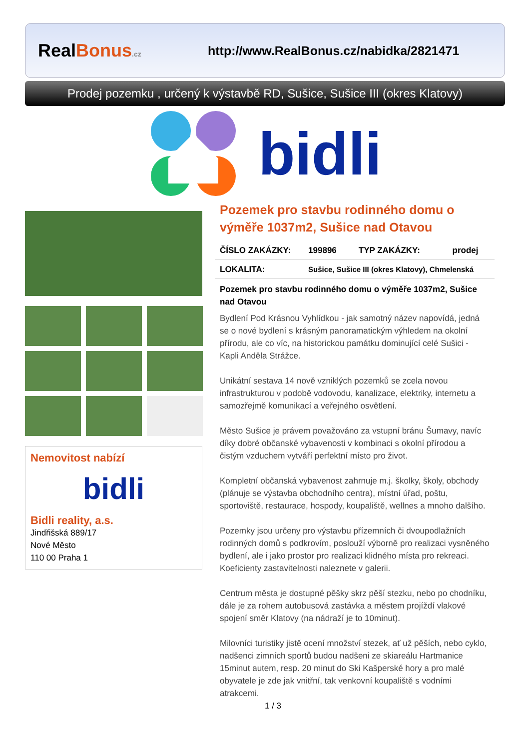RealBonus.cz
http://www.RealBonus.cz/nabidka/2821471
Prodej pozemku , určený k výstavbě RD, Sušice, Sušice III (okres Klatovy)
bidli
Nemovitost nabízí
bidli
Bidli reality, a.s.
Jindřišská 889/17
Nové Město
110 00 Praha 1
Pozemek pro stavbu rodinného domu o výměře 1037m2, Sušice nad Otavou
| ČÍSLO ZAKÁZKY: | 199896 | TYP ZAKÁZKY: | prodej |
| LOKALITA: | Sušice, Sušice III (okres Klatovy), Chmelenská | | |
Pozemek pro stavbu rodinného domu o výměře 1037m2, Sušice nad Otavou
Bydlení Pod Krásnou Vyhlídkou - jak samotný název napovídá, jedná se o nové bydlení s krásným panoramatickým výhledem na okolní přírodu, ale co víc, na historickou památku dominující celé Sušici - Kapli Anděla Strážce.
Unikátní sestava 14 nově vzniklých pozemků se zcela novou infrastrukturou v podobě vodovodu, kanalizace, elektriky, internetu a samozřejmě komunikací a veřejného osvětlení.
Město Sušice je právem považováno za vstupní bránu Šumavy, navíc díky dobré občanské vybavenosti v kombinaci s okolní přírodou a čistým vzduchem vytváří perfektní místo pro život.
Kompletní občanská vybavenost zahrnuje m.j. školky, školy, obchody (plánuje se výstavba obchodního centra), místní úřad, poštu, sportoviště, restaurace, hospody, koupaliště, wellnes a mnoho dalšího.
Pozemky jsou určeny pro výstavbu přízemních či dvoupodlažních rodinných domů s podkrovím, poslouží výborně pro realizaci vysněného bydlení, ale i jako prostor pro realizaci klidného místa pro rekreaci.
Koeficienty zastavitelnosti naleznete v galerii.
Centrum města je dostupné pěšky skrz pěší stezku, nebo po chodníku, dále je za rohem autobusová zastávka a městem projíždí vlakové spojení směr Klatovy (na nádraží je to 10minut).
Milovníci turistiky jistě ocení množství stezek, ať už pěších, nebo cyklo, nadšenci zimních sportů budou nadšeni ze skiareálu Hartmanice 15minut autem, resp. 20 minut do Ski Kašperské hory a pro malé obyvatele je zde jak vnitřní, tak venkovní koupaliště s vodními atrakcemi.
1 / 3